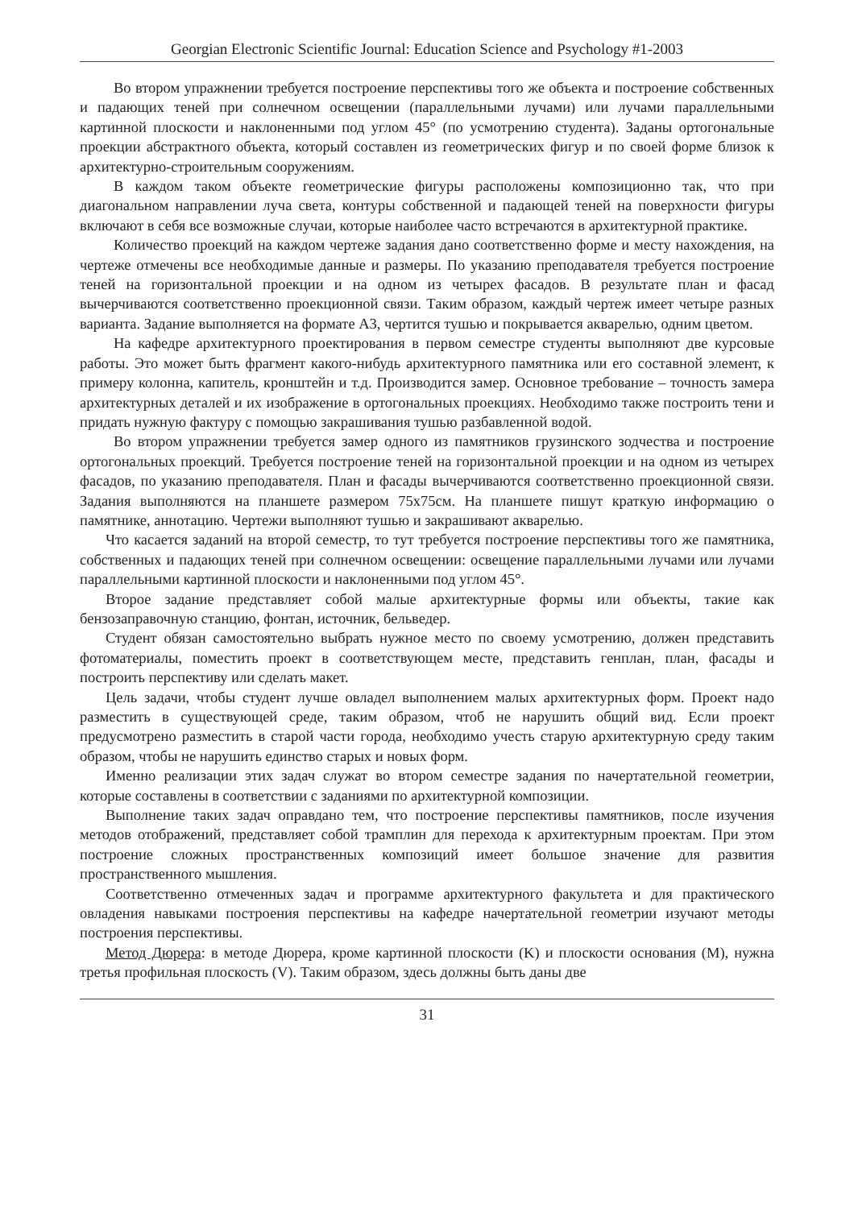Georgian Electronic Scientific Journal: Education Science and Psychology #1-2003
Во втором упражнении требуется построение перспективы того же объекта и построение собственных и падающих теней при солнечном освещении (параллельными лучами) или лучами параллельными картинной плоскости и наклоненными под углом 45° (по усмотрению студента). Заданы ортогональные проекции абстрактного объекта, который составлен из геометрических фигур и по своей форме близок к архитектурно-строительным сооружениям.
В каждом таком объекте геометрические фигуры расположены композиционно так, что при диагональном направлении луча света, контуры собственной и падающей теней на поверхности фигуры включают в себя все возможные случаи, которые наиболее часто встречаются в архитектурной практике.
Количество проекций на каждом чертеже задания дано соответственно форме и месту нахождения, на чертеже отмечены все необходимые данные и размеры. По указанию преподавателя требуется построение теней на горизонтальной проекции и на одном из четырех фасадов. В результате план и фасад вычерчиваются соответственно проекционной связи. Таким образом, каждый чертеж имеет четыре разных варианта. Задание выполняется на формате А3, чертится тушью и покрывается акварелью, одним цветом.
На кафедре архитектурного проектирования в первом семестре студенты выполняют две курсовые работы. Это может быть фрагмент какого-нибудь архитектурного памятника или его составной элемент, к примеру колонна, капитель, кронштейн и т.д. Производится замер. Основное требование – точность замера архитектурных деталей и их изображение в ортогональных проекциях. Необходимо также построить тени и придать нужную фактуру с помощью закрашивания тушью разбавленной водой.
Во втором упражнении требуется замер одного из памятников грузинского зодчества и построение ортогональных проекций. Требуется построение теней на горизонтальной проекции и на одном из четырех фасадов, по указанию преподавателя. План и фасады вычерчиваются соответственно проекционной связи. Задания выполняются на планшете размером 75х75см. На планшете пишут краткую информацию о памятнике, аннотацию. Чертежи выполняют тушью и закрашивают акварелью.
Что касается заданий на второй семестр, то тут требуется построение перспективы того же памятника, собственных и падающих теней при солнечном освещении: освещение параллельными лучами или лучами параллельными картинной плоскости и наклоненными под углом 45°.
Второе задание представляет собой малые архитектурные формы или объекты, такие как бензозаправочную станцию, фонтан, источник, бельведер.
Студент обязан самостоятельно выбрать нужное место по своему усмотрению, должен представить фотоматериалы, поместить проект в соответствующем месте, представить генплан, план, фасады и построить перспективу или сделать макет.
Цель задачи, чтобы студент лучше овладел выполнением малых архитектурных форм. Проект надо разместить в существующей среде, таким образом, чтоб не нарушить общий вид. Если проект предусмотрено разместить в старой части города, необходимо учесть старую архитектурную среду таким образом, чтобы не нарушить единство старых и новых форм.
Именно реализации этих задач служат во втором семестре задания по начертательной геометрии, которые составлены в соответствии с заданиями по архитектурной композиции.
Выполнение таких задач оправдано тем, что построение перспективы памятников, после изучения методов отображений, представляет собой трамплин для перехода к архитектурным проектам. При этом построение сложных пространственных композиций имеет большое значение для развития пространственного мышления.
Соответственно отмеченных задач и программе архитектурного факультета и для практического овладения навыками построения перспективы на кафедре начертательной геометрии изучают методы построения перспективы.
Метод Дюрера: в методе Дюрера, кроме картинной плоскости (K) и плоскости основания (M), нужна третья профильная плоскость (V). Таким образом, здесь должны быть даны две
31